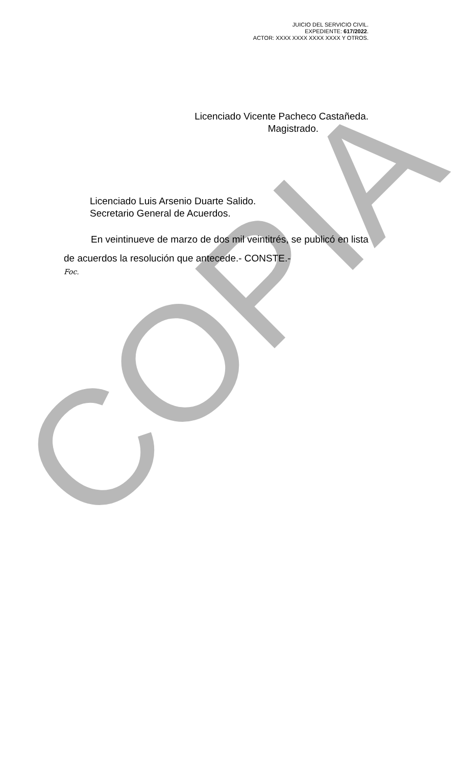COPIA
JUICIO DEL SERVICIO CIVIL.
EXPEDIENTE: 617/2022.
ACTOR: XXXX XXXX XXXX XXXX Y OTROS.
Licenciado Vicente Pacheco Castañeda.
Magistrado.
Licenciado Luis Arsenio Duarte Salido.
Secretario General de Acuerdos.
En veintinueve de marzo de dos mil veintitrés, se publicó en lista de acuerdos la resolución que antecede.- CONSTE.-
Foc.